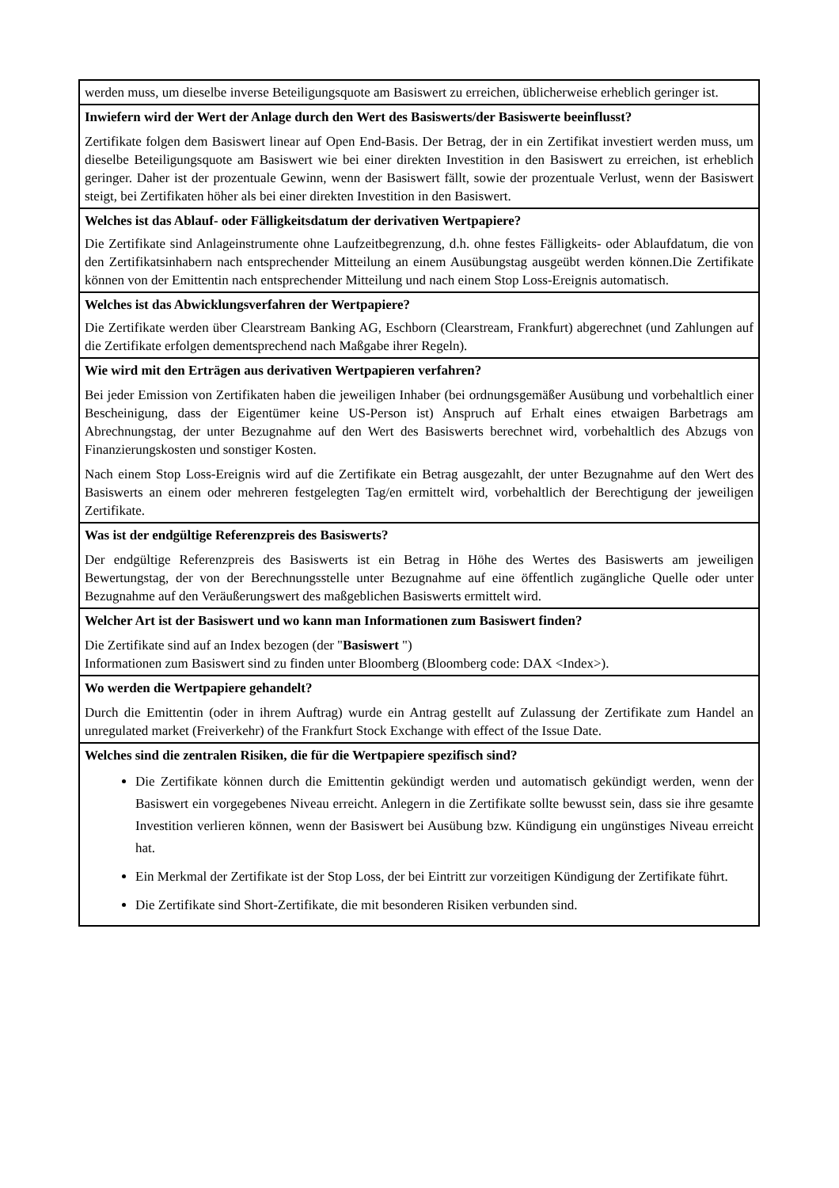| werden muss, um dieselbe inverse Beteiligungsquote am Basiswert zu erreichen, üblicherweise erheblich geringer ist. |
| Inwiefern wird der Wert der Anlage durch den Wert des Basiswerts/der Basiswerte beeinflusst? Zertifikate folgen dem Basiswert linear auf Open End-Basis. Der Betrag, der in ein Zertifikat investiert werden muss, um dieselbe Beteiligungsquote am Basiswert wie bei einer direkten Investition in den Basiswert zu erreichen, ist erheblich geringer. Daher ist der prozentuale Gewinn, wenn der Basiswert fällt, sowie der prozentuale Verlust, wenn der Basiswert steigt, bei Zertifikaten höher als bei einer direkten Investition in den Basiswert. |
| Welches ist das Ablauf- oder Fälligkeitsdatum der derivativen Wertpapiere? Die Zertifikate sind Anlageinstrumente ohne Laufzeitbegrenzung, d.h. ohne festes Fälligkeits- oder Ablaufdatum, die von den Zertifikatsinhabern nach entsprechender Mitteilung an einem Ausübungstag ausgeübt werden können.Die Zertifikate können von der Emittentin nach entsprechender Mitteilung und nach einem Stop Loss-Ereignis automatisch. |
| Welches ist das Abwicklungsverfahren der Wertpapiere? Die Zertifikate werden über Clearstream Banking AG, Eschborn (Clearstream, Frankfurt) abgerechnet (und Zahlungen auf die Zertifikate erfolgen dementsprechend nach Maßgabe ihrer Regeln). |
| Wie wird mit den Erträgen aus derivativen Wertpapieren verfahren? Bei jeder Emission von Zertifikaten haben die jeweiligen Inhaber (bei ordnungsgemäßer Ausübung und vorbehaltlich einer Bescheinigung, dass der Eigentümer keine US-Person ist) Anspruch auf Erhalt eines etwaigen Barbetrags am Abrechnungstag, der unter Bezugnahme auf den Wert des Basiswerts berechnet wird, vorbehaltlich des Abzugs von Finanzierungskosten und sonstiger Kosten. Nach einem Stop Loss-Ereignis wird auf die Zertifikate ein Betrag ausgezahlt, der unter Bezugnahme auf den Wert des Basiswerts an einem oder mehreren festgelegten Tag/en ermittelt wird, vorbehaltlich der Berechtigung der jeweiligen Zertifikate. |
| Was ist der endgültige Referenzpreis des Basiswerts? Der endgültige Referenzpreis des Basiswerts ist ein Betrag in Höhe des Wertes des Basiswerts am jeweiligen Bewertungstag, der von der Berechnungsstelle unter Bezugnahme auf eine öffentlich zugängliche Quelle oder unter Bezugnahme auf den Veräußerungswert des maßgeblichen Basiswerts ermittelt wird. |
| Welcher Art ist der Basiswert und wo kann man Informationen zum Basiswert finden? Die Zertifikate sind auf an Index bezogen (der " Basiswert ") Informationen zum Basiswert sind zu finden unter Bloomberg (Bloomberg code: DAX <Index>). |
| Wo werden die Wertpapiere gehandelt? Durch die Emittentin (oder in ihrem Auftrag) wurde ein Antrag gestellt auf Zulassung der Zertifikate zum Handel an unregulated market (Freiverkehr) of the Frankfurt Stock Exchange with effect of the Issue Date. |
| Welches sind die zentralen Risiken, die für die Wertpapiere spezifisch sind? Die Zertifikate können durch die Emittentin gekündigt werden und automatisch gekündigt werden, wenn der Basiswert ein vorgegebenes Niveau erreicht. Anlegern in die Zertifikate sollte bewusst sein, dass sie ihre gesamte Investition verlieren können, wenn der Basiswert bei Ausübung bzw. Kündigung ein ungünstiges Niveau erreicht hat. Ein Merkmal der Zertifikate ist der Stop Loss, der bei Eintritt zur vorzeitigen Kündigung der Zertifikate führt. Die Zertifikate sind Short-Zertifikate, die mit besonderen Risiken verbunden sind. |